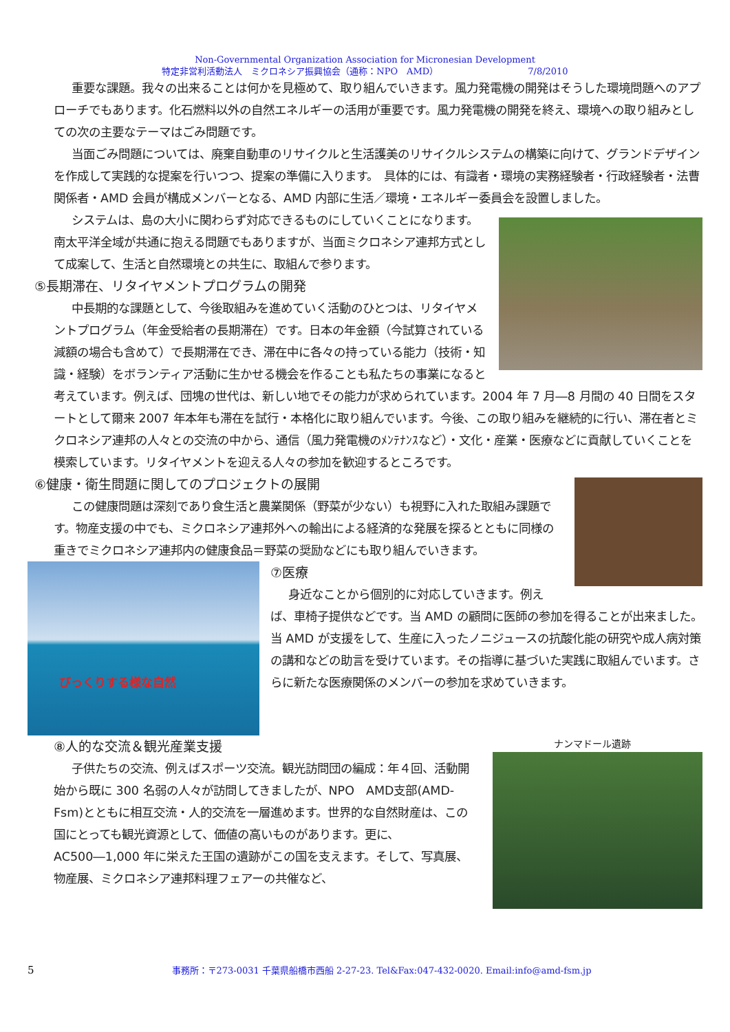Non-Governmental Organization Association for Micronesian Development
特定非営利活動法人　ミクロネシア振興協会（通称：NPO　AMD） 7/8/2010
重要な課題。我々の出来ることは何かを見極めて、取り組んでいきます。風力発電機の開発はそうした環境問題へのアプローチでもあります。化石燃料以外の自然エネルギーの活用が重要です。風力発電機の開発を終え、環境への取り組みとしての次の主要なテーマはごみ問題です。
当面ごみ問題については、廃棄自動車のリサイクルと生活護美のリサイクルシステムの構築に向けて、グランドデザインを作成して実践的な提案を行いつつ、提案の準備に入ります。　具体的には、有識者・環境の実務経験者・行政経験者・法曹関係者・AMD 会員が構成メンバーとなる、AMD 内部に生活／環境・エネルギー委員会を設置しました。
システムは、島の大小に関わらず対応できるものにしていくことになります。南太平洋全域が共通に抱える問題でもありますが、当面ミクロネシア連邦方式として成案して、生活と自然環境との共生に、取組んで参ります。
⑤長期滞在、リタイヤメントプログラムの開発
中長期的な課題として、今後取組みを進めていく活動のひとつは、リタイヤメントプログラム（年金受給者の長期滞在）です。日本の年金額（今試算されている減額の場合も含めて）で長期滞在でき、滞在中に各々の持っている能力（技術・知識・経験）をボランティア活動に生かせる機会を作ることも私たちの事業になると考えています。例えば、団塊の世代は、新しい地でその能力が求められています。2004 年 7 月―8 月間の 40 日間をスタートとして爾来 2007 年本年も滞在を試行・本格化に取り組んでいます。今後、この取り組みを継続的に行い、滞在者とミクロネシア連邦の人々との交流の中から、通信（風力発電機のﾒﾝﾃﾅﾝｽなど）・文化・産業・医療などに貢献していくことを模索しています。リタイヤメントを迎える人々の参加を歓迎するところです。
⑥健康・衛生問題に関してのプロジェクトの展開
この健康問題は深刻であり食生活と農業関係（野菜が少ない）も視野に入れた取組み課題です。物産支援の中でも、ミクロネシア連邦外への輸出による経済的な発展を探るとともに同様の重きでミクロネシア連邦内の健康食品＝野菜の奨励などにも取り組んでいきます。
びっくりする様な自然
⑦医療
身近なことから個別的に対応していきます。例えば、車椅子提供などです。当 AMD の顧問に医師の参加を得ることが出来ました。当 AMD が支援をして、生産に入ったノニジュースの抗酸化能の研究や成人病対策の講和などの助言を受けています。その指導に基づいた実践に取組んでいます。さらに新たな医療関係のメンバーの参加を求めていきます。
ナンマドール遺跡
⑧人的な交流＆観光産業支援
子供たちの交流、例えばスポーツ交流。観光訪問団の編成：年４回、活動開始から既に 300 名弱の人々が訪問してきましたが、NPO　AMD支部(AMD-Fsm)とともに相互交流・人的交流を一層進めます。世界的な自然財産は、この国にとっても観光資源として、価値の高いものがあります。更に、AC500―1,000 年に栄えた王国の遺跡がこの国を支えます。そして、写真展、物産展、ミクロネシア連邦料理フェアーの共催など、
5 事務所：〒273-0031 千葉県船橋市西船 2-27-23. Tel&Fax:047-432-0020. Email:info@amd-fsm.jp